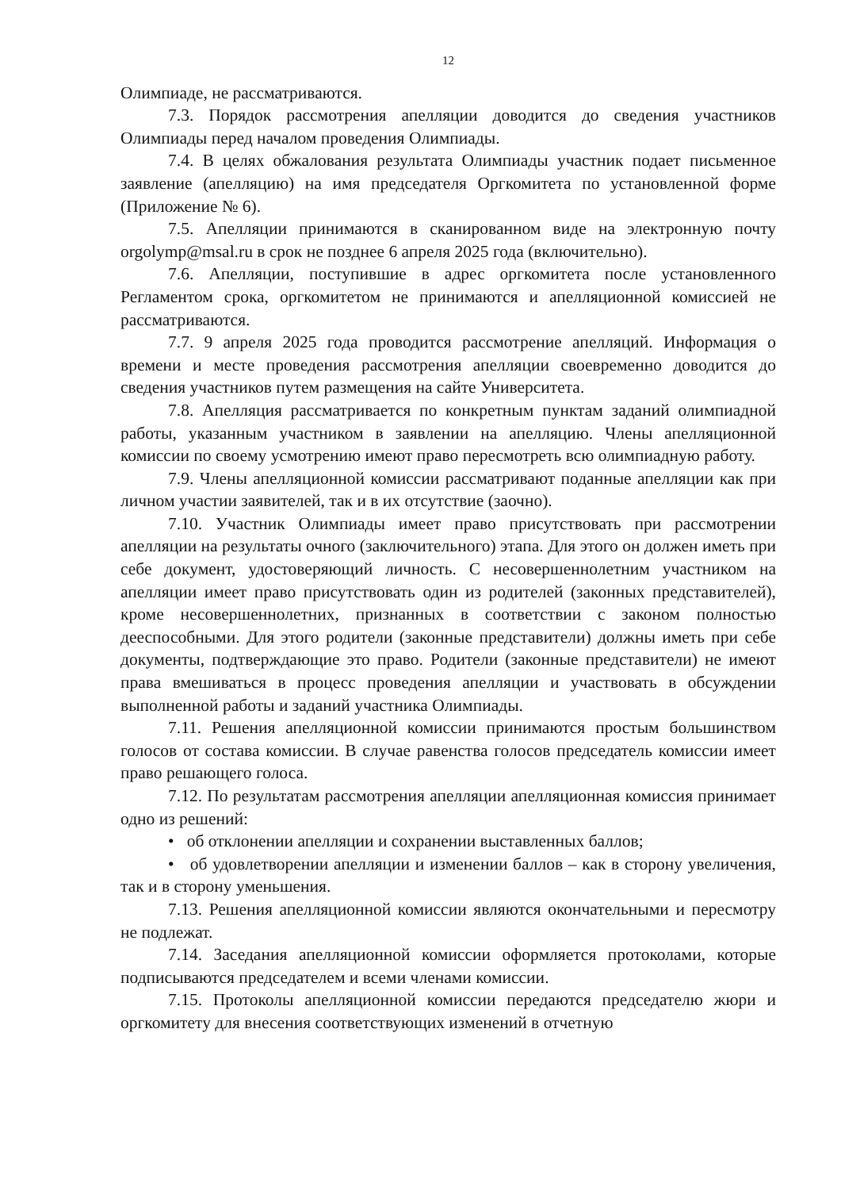12
Олимпиаде, не рассматриваются.
7.3. Порядок рассмотрения апелляции доводится до сведения участников Олимпиады перед началом проведения Олимпиады.
7.4. В целях обжалования результата Олимпиады участник подает письменное заявление (апелляцию) на имя председателя Оргкомитета по установленной форме (Приложение № 6).
7.5. Апелляции принимаются в сканированном виде на электронную почту orgolymp@msal.ru в срок не позднее 6 апреля 2025 года (включительно).
7.6. Апелляции, поступившие в адрес оргкомитета после установленного Регламентом срока, оргкомитетом не принимаются и апелляционной комиссией не рассматриваются.
7.7. 9 апреля 2025 года проводится рассмотрение апелляций. Информация о времени и месте проведения рассмотрения апелляции своевременно доводится до сведения участников путем размещения на сайте Университета.
7.8. Апелляция рассматривается по конкретным пунктам заданий олимпиадной работы, указанным участником в заявлении на апелляцию. Члены апелляционной комиссии по своему усмотрению имеют право пересмотреть всю олимпиадную работу.
7.9. Члены апелляционной комиссии рассматривают поданные апелляции как при личном участии заявителей, так и в их отсутствие (заочно).
7.10. Участник Олимпиады имеет право присутствовать при рассмотрении апелляции на результаты очного (заключительного) этапа. Для этого он должен иметь при себе документ, удостоверяющий личность. С несовершеннолетним участником на апелляции имеет право присутствовать один из родителей (законных представителей), кроме несовершеннолетних, признанных в соответствии с законом полностью дееспособными. Для этого родители (законные представители) должны иметь при себе документы, подтверждающие это право. Родители (законные представители) не имеют права вмешиваться в процесс проведения апелляции и участвовать в обсуждении выполненной работы и заданий участника Олимпиады.
7.11. Решения апелляционной комиссии принимаются простым большинством голосов от состава комиссии. В случае равенства голосов председатель комиссии имеет право решающего голоса.
7.12. По результатам рассмотрения апелляции апелляционная комиссия принимает одно из решений:
• об отклонении апелляции и сохранении выставленных баллов;
• об удовлетворении апелляции и изменении баллов – как в сторону увеличения, так и в сторону уменьшения.
7.13. Решения апелляционной комиссии являются окончательными и пересмотру не подлежат.
7.14. Заседания апелляционной комиссии оформляется протоколами, которые подписываются председателем и всеми членами комиссии.
7.15. Протоколы апелляционной комиссии передаются председателю жюри и оргкомитету для внесения соответствующих изменений в отчетную